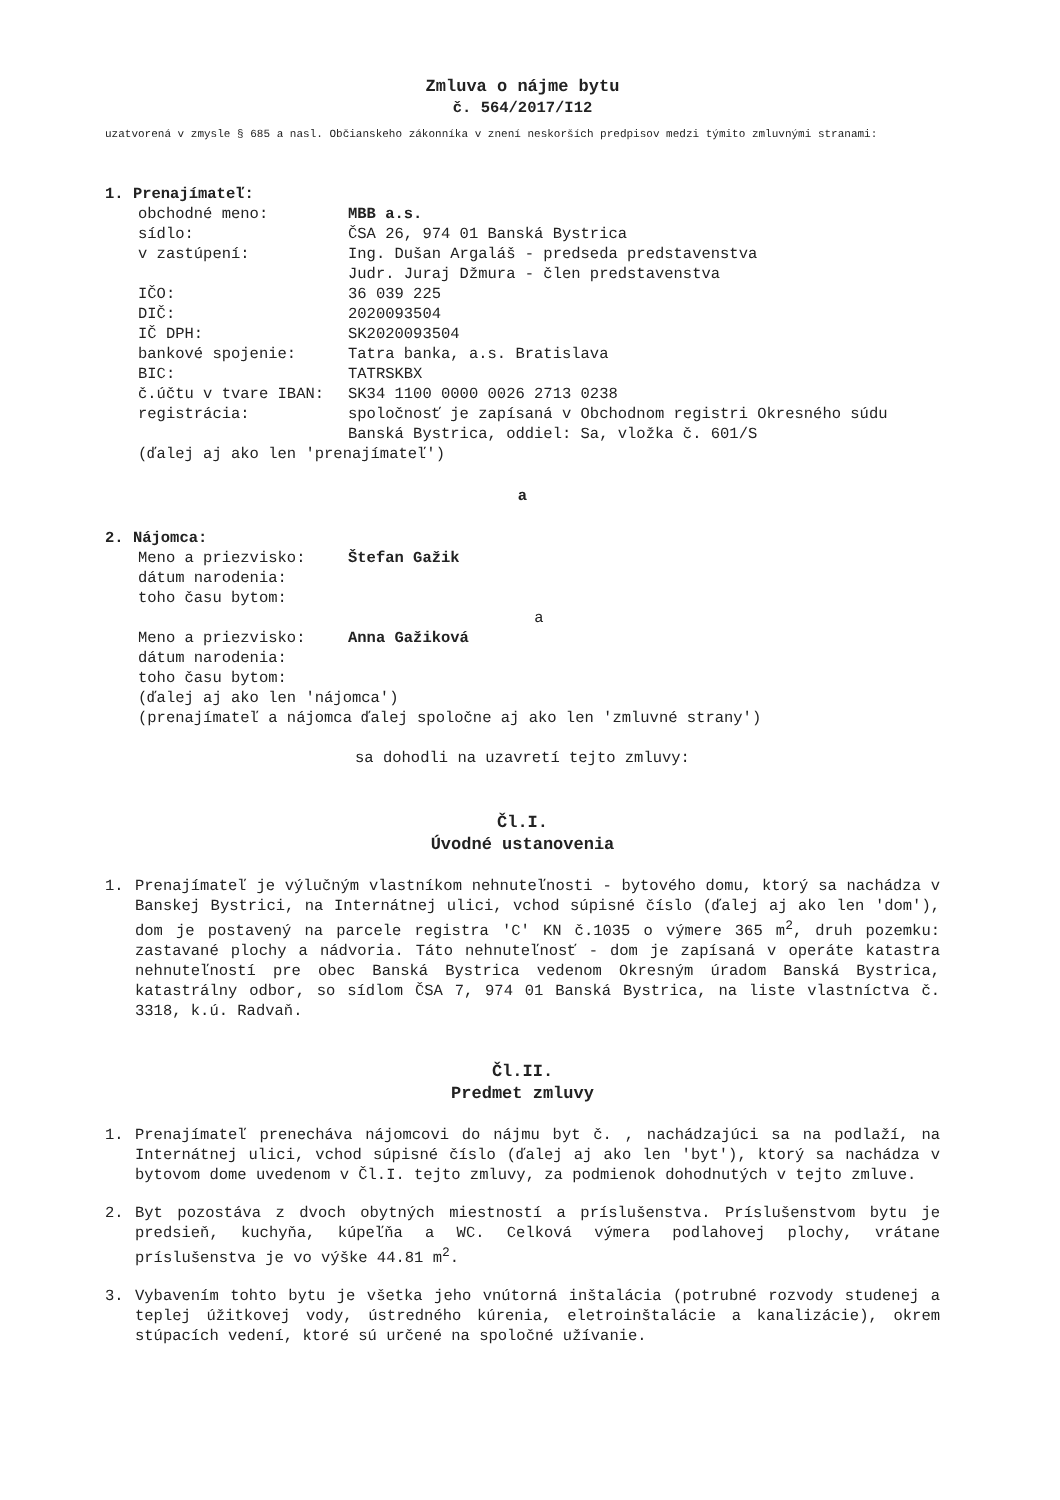Zmluva o nájme bytu
č. 564/2017/I12
uzatvorená v zmysle § 685 a nasl. Občianskeho zákonníka v znení neskorších predpisov medzi týmito zmluvnými stranami:
1. Prenajímateľ:
obchodné meno: MBB a.s.
sídlo: ČSA 26, 974 01 Banská Bystrica
v zastúpení: Ing. Dušan Argaláš - predseda predstavenstva
Judr. Juraj Džmura - člen predstavenstva
IČO: 36 039 225
DIČ: 2020093504
IČ DPH: SK2020093504
bankové spojenie: Tatra banka, a.s. Bratislava
BIC: TATRSKBX
č.účtu v tvare IBAN: SK34 1100 0000 0026 2713 0238
registrácia: spoločnosť je zapísaná v Obchodnom registri Okresného súdu Banská Bystrica, oddiel: Sa, vložka č. 601/S
(ďalej aj ako len 'prenajímateľ')
a
2. Nájomca:
Meno a priezvisko: Štefan Gažik
dátum narodenia:
toho času bytom:
a
Meno a priezvisko: Anna Gažiková
dátum narodenia:
toho času bytom:
(ďalej aj ako len 'nájomca')
(prenajímateľ a nájomca ďalej spoločne aj ako len 'zmluvné strany')
sa dohodli na uzavretí tejto zmluvy:
Čl.I.
Úvodné ustanovenia
1. Prenajímateľ je výlučným vlastníkom nehnuteľnosti - bytového domu, ktorý sa nachádza v Banskej Bystrici, na Internátnej ulici, vchod súpisné číslo (ďalej aj ako len 'dom'), dom je postavený na parcele registra 'C' KN č.1035 o výmere 365 m<sup>2</sup>, druh pozemku: zastavané plochy a nádvoria. Táto nehnuteľnosť - dom je zapísaná v operáte katastra nehnuteľností pre obec Banská Bystrica vedenom Okresným úradom Banská Bystrica, katastrálny odbor, so sídlom ČSA 7, 974 01 Banská Bystrica, na liste vlastníctva č. 3318, k.ú. Radvaň.
Čl.II.
Predmet zmluvy
1. Prenajímateľ prenecháva nájomcovi do nájmu byt č. , nachádzajúci sa na podlaží, na Internátnej ulici, vchod súpisné číslo (ďalej aj ako len 'byt'), ktorý sa nachádza v bytovom dome uvedenom v Čl.I. tejto zmluvy, za podmienok dohodnutých v tejto zmluve.
2. Byt pozostáva z dvoch obytných miestností a príslušenstva. Príslušenstvom bytu je predsieň, kuchyňa, kúpeľňa a WC. Celková výmera podlahovej plochy, vrátane príslušenstva je vo výške 44.81 m<sup>2</sup>.
3. Vybavením tohto bytu je všetka jeho vnútorná inštalácia (potrubné rozvody studenej a teplej úžitkovej vody, ústredného kúrenia, eletroinštalácie a kanalizácie), okrem stúpacích vedení, ktoré sú určené na spoločné užívanie.